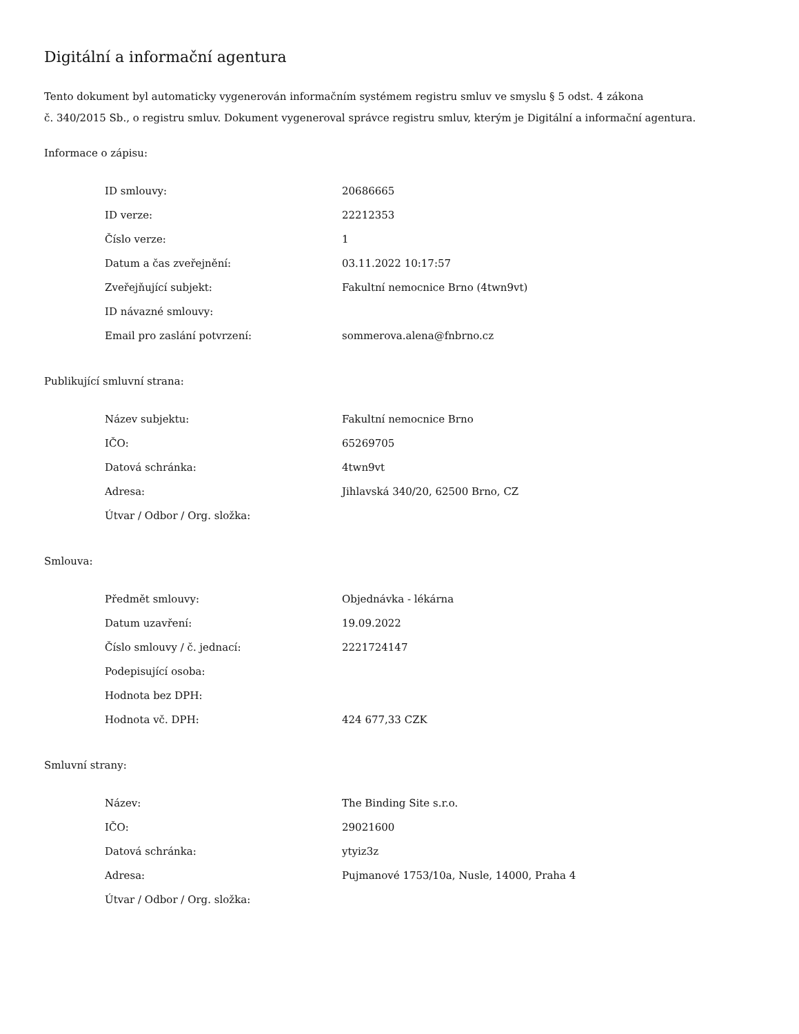Digitální a informační agentura
Tento dokument byl automaticky vygenerován informačním systémem registru smluv ve smyslu § 5 odst. 4 zákona
č. 340/2015 Sb., o registru smluv. Dokument vygeneroval správce registru smluv, kterým je Digitální a informační agentura.
Informace o zápisu:
| ID smlouvy: | 20686665 |
| ID verze: | 22212353 |
| Číslo verze: | 1 |
| Datum a čas zveřejnění: | 03.11.2022 10:17:57 |
| Zveřejňující subjekt: | Fakultní nemocnice Brno (4twn9vt) |
| ID návazné smlouvy: | |
| Email pro zaslání potvrzení: | sommerova.alena@fnbrno.cz |
Publikující smluvní strana:
| Název subjektu: | Fakultní nemocnice Brno |
| IČO: | 65269705 |
| Datová schránka: | 4twn9vt |
| Adresa: | Jihlavská 340/20, 62500 Brno, CZ |
| Útvar / Odbor / Org. složka: | |
Smlouva:
| Předmět smlouvy: | Objednávka - lékárna |
| Datum uzavření: | 19.09.2022 |
| Číslo smlouvy / č. jednací: | 2221724147 |
| Podepisující osoba: | |
| Hodnota bez DPH: | |
| Hodnota vč. DPH: | 424 677,33 CZK |
Smluvní strany:
| Název: | The Binding Site s.r.o. |
| IČO: | 29021600 |
| Datová schránka: | ytyiz3z |
| Adresa: | Pujmanové 1753/10a, Nusle, 14000, Praha 4 |
| Útvar / Odbor / Org. složka: | |